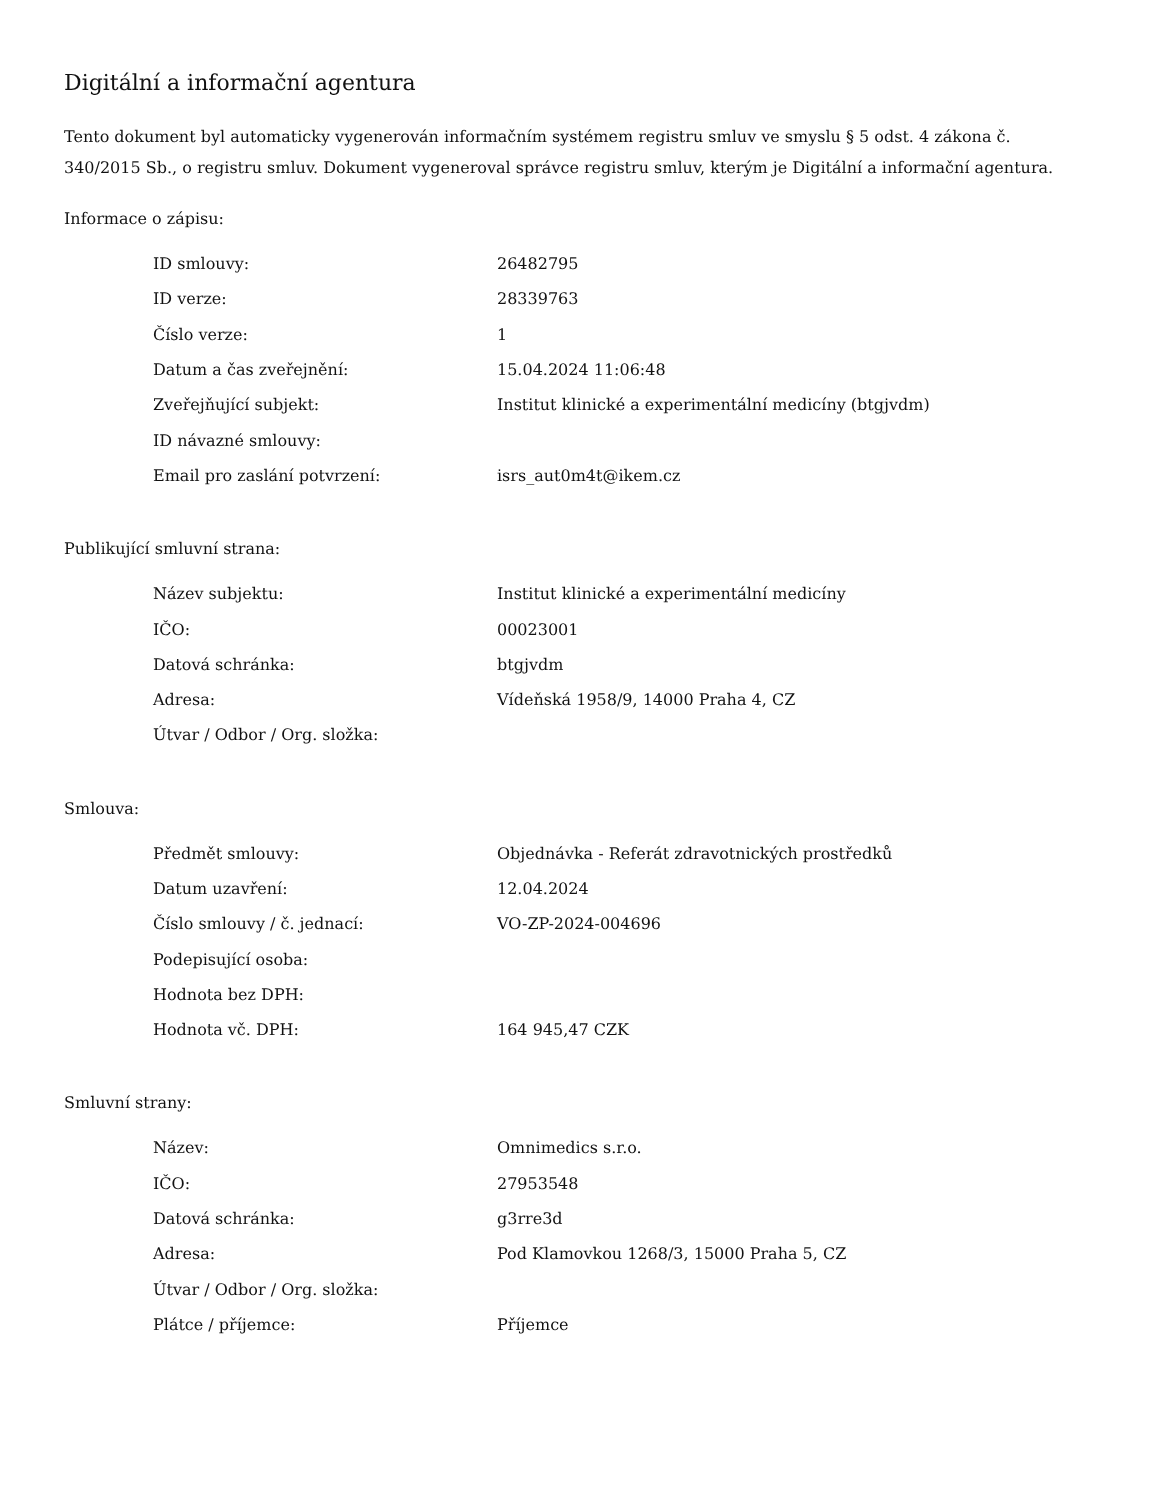Digitální a informační agentura
Tento dokument byl automaticky vygenerován informačním systémem registru smluv ve smyslu § 5 odst. 4 zákona č. 340/2015 Sb., o registru smluv. Dokument vygeneroval správce registru smluv, kterým je Digitální a informační agentura.
Informace o zápisu:
| ID smlouvy: | 26482795 |
| ID verze: | 28339763 |
| Číslo verze: | 1 |
| Datum a čas zveřejnění: | 15.04.2024 11:06:48 |
| Zveřejňující subjekt: | Institut klinické a experimentální medicíny (btgjvdm) |
| ID návazné smlouvy: | |
| Email pro zaslání potvrzení: | isrs_aut0m4t@ikem.cz |
Publikující smluvní strana:
| Název subjektu: | Institut klinické a experimentální medicíny |
| IČO: | 00023001 |
| Datová schránka: | btgjvdm |
| Adresa: | Vídeňská 1958/9, 14000 Praha 4, CZ |
| Útvar / Odbor / Org. složka: | |
Smlouva:
| Předmět smlouvy: | Objednávka - Referát zdravotnických prostředků |
| Datum uzavření: | 12.04.2024 |
| Číslo smlouvy / č. jednací: | VO-ZP-2024-004696 |
| Podepisující osoba: | |
| Hodnota bez DPH: | |
| Hodnota vč. DPH: | 164 945,47 CZK |
Smluvní strany:
| Název: | Omnimedics s.r.o. |
| IČO: | 27953548 |
| Datová schránka: | g3rre3d |
| Adresa: | Pod Klamovkou 1268/3, 15000 Praha 5, CZ |
| Útvar / Odbor / Org. složka: | |
| Plátce / příjemce: | Příjemce |